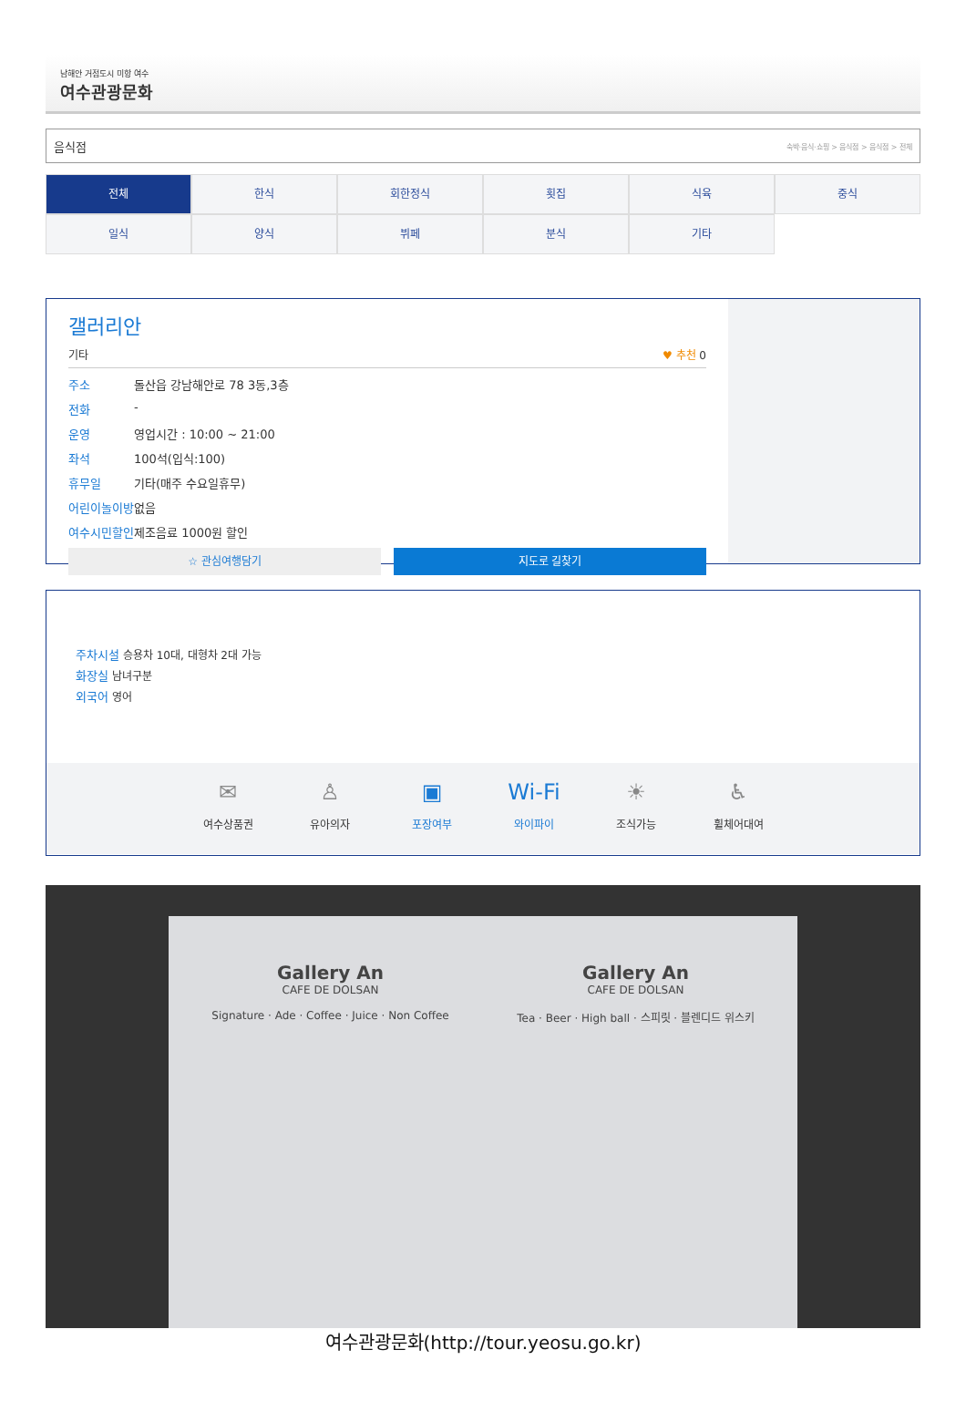남해안 거점도시 미항 여수
여수관광문화
음식점 숙박·음식·쇼핑 > 음식점 > 음식점 > 전체
전체
한식
회한정식
횟집
식육
중식
일식
양식
뷔페
분식
기타
갤러리안
기타 ♥ 추천 0
주소 돌산읍 강남해안로 78 3동,3층
전화 -
운영 영업시간 : 10:00 ~ 21:00
좌석 100석(입식:100)
휴무일 기타(매주 수요일휴무)
어린이놀이방 없음
여수시민할인 제조음료 1000원 할인
☆ 관심여행담기 지도로 길찾기
주차시설 승용차 10대, 대형차 2대 가능
화장실 남녀구분
외국어 영어
✉
여수상품권
♙
유아의자
▣
포장여부
Wi-Fi
와이파이
☀
조식가능
♿
휠체어대여
Gallery An
CAFE DE DOLSAN
Signature · Ade · Coffee · Juice · Non Coffee
Gallery An
CAFE DE DOLSAN
Tea · Beer · High ball · 스피릿 · 블렌디드 위스키
여수관광문화(http://tour.yeosu.go.kr)